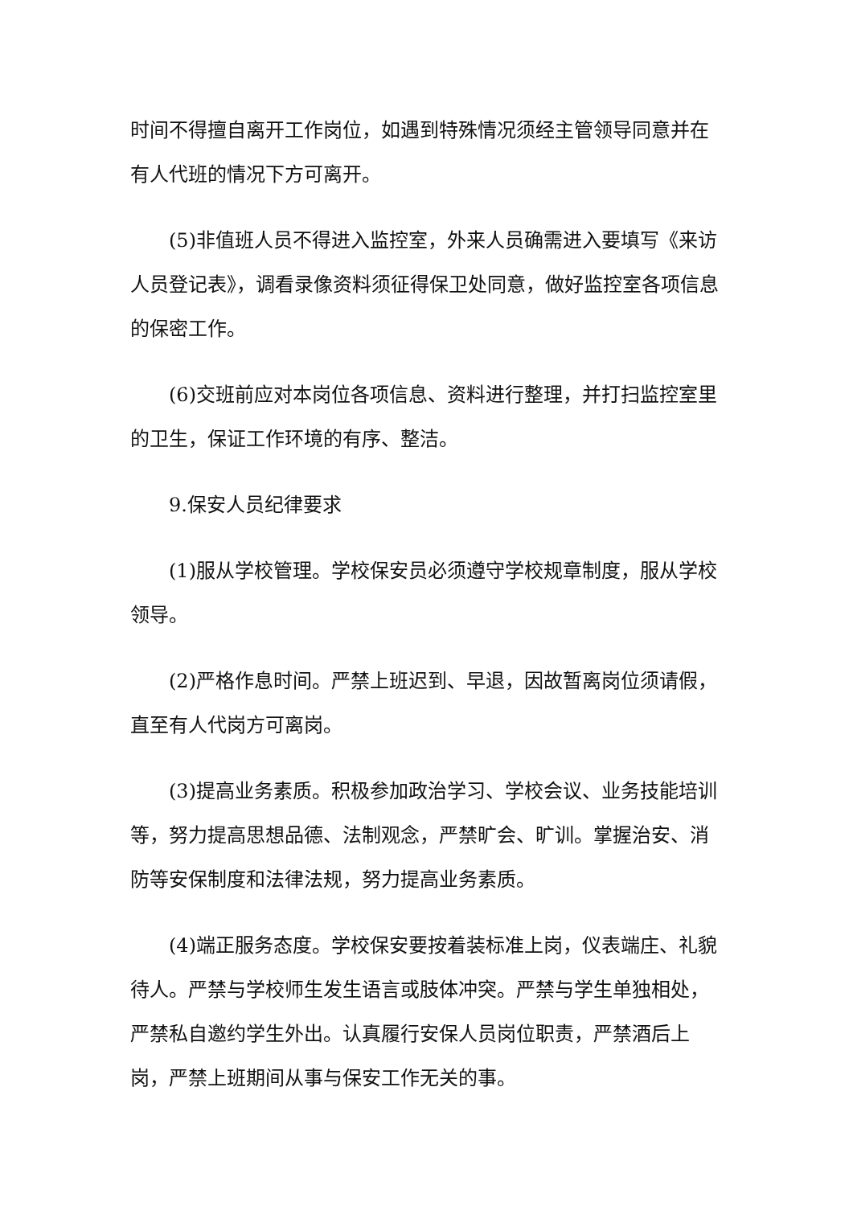时间不得擅自离开工作岗位，如遇到特殊情况须经主管领导同意并在有人代班的情况下方可离开。
(5)非值班人员不得进入监控室，外来人员确需进入要填写《来访人员登记表》，调看录像资料须征得保卫处同意，做好监控室各项信息的保密工作。
(6)交班前应对本岗位各项信息、资料进行整理，并打扫监控室里的卫生，保证工作环境的有序、整洁。
9.保安人员纪律要求
(1)服从学校管理。学校保安员必须遵守学校规章制度，服从学校领导。
(2)严格作息时间。严禁上班迟到、早退，因故暂离岗位须请假，直至有人代岗方可离岗。
(3)提高业务素质。积极参加政治学习、学校会议、业务技能培训等，努力提高思想品德、法制观念，严禁旷会、旷训。掌握治安、消防等安保制度和法律法规，努力提高业务素质。
(4)端正服务态度。学校保安要按着装标准上岗，仪表端庄、礼貌待人。严禁与学校师生发生语言或肢体冲突。严禁与学生单独相处，严禁私自邀约学生外出。认真履行安保人员岗位职责，严禁酒后上岗，严禁上班期间从事与保安工作无关的事。